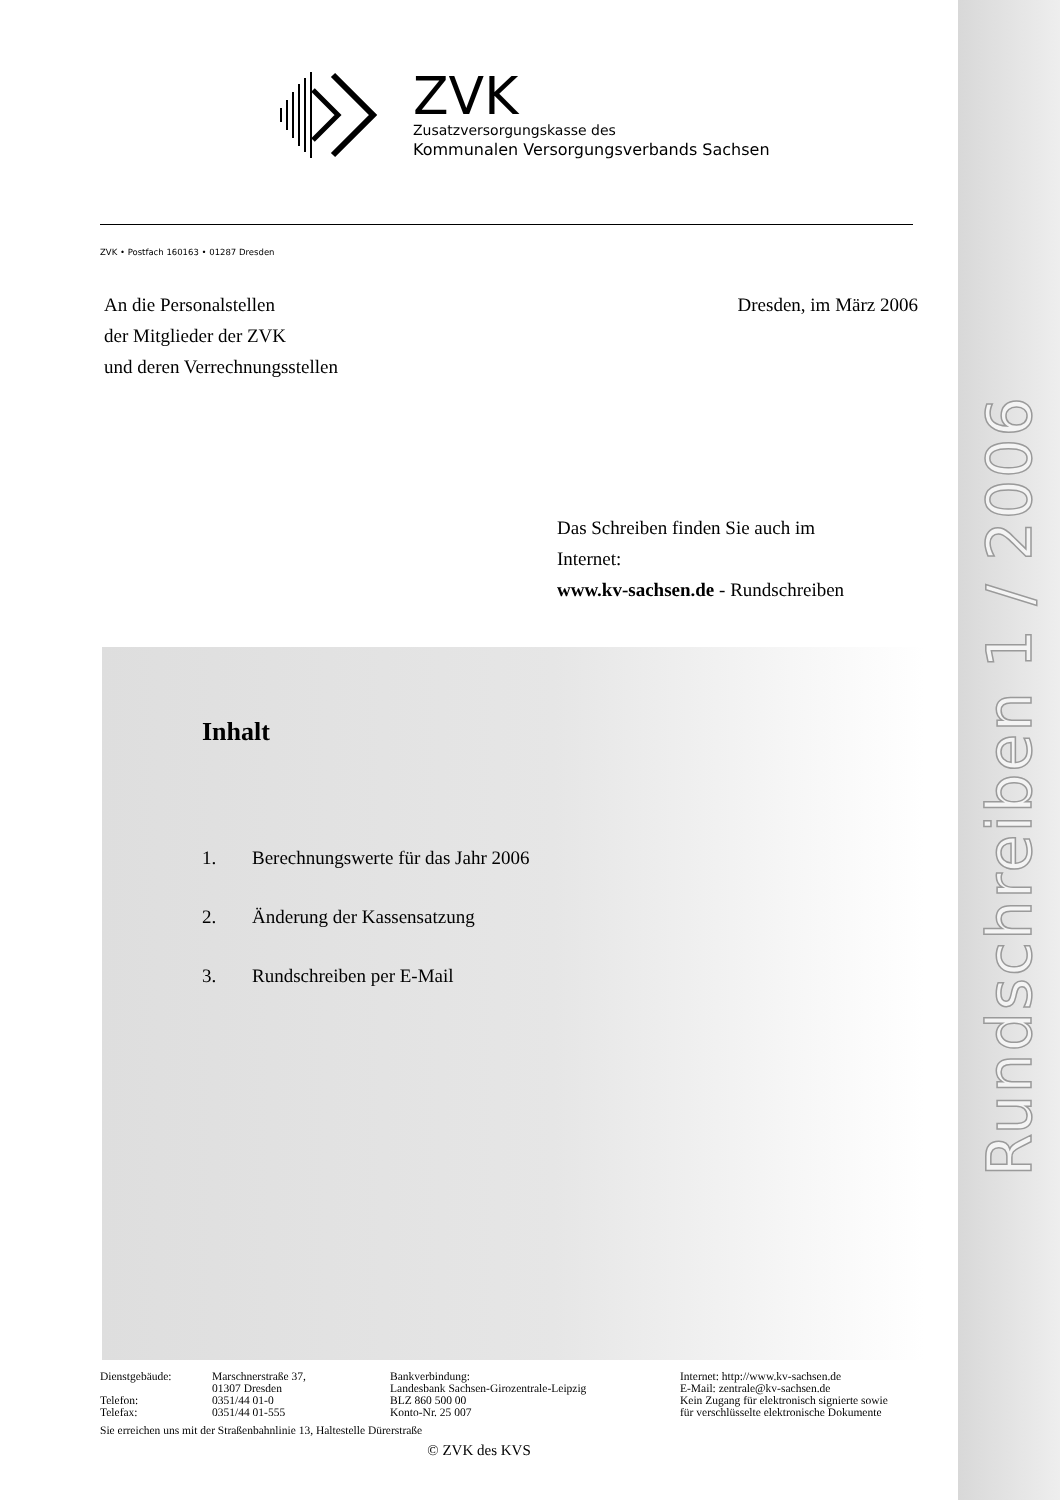ZVK
Zusatzversorgungskasse des
Kommunalen Versorgungsverbands Sachsen
ZVK • Postfach 160163 • 01287 Dresden
An die Personalstellen
der Mitglieder der ZVK
und deren Verrechnungsstellen
Dresden, im März 2006
Das Schreiben finden Sie auch im
Internet:
www.kv-sachsen.de - Rundschreiben
Inhalt
1. Berechnungswerte für das Jahr 2006
2. Änderung der Kassensatzung
3. Rundschreiben per E-Mail
| Dienstgebäude: | Marschnerstraße 37, | Bankverbindung: | Internet: http://www.kv-sachsen.de |
| | 01307 Dresden | Landesbank Sachsen-Girozentrale-Leipzig | E-Mail: zentrale@kv-sachsen.de |
| Telefon: | 0351/44 01-0 | BLZ 860 500 00 | Kein Zugang für elektronisch signierte sowie |
| Telefax: | 0351/44 01-555 | Konto-Nr. 25 007 | für verschlüsselte elektronische Dokumente |
Sie erreichen uns mit der Straßenbahnlinie 13, Haltestelle Dürerstraße
© ZVK des KVS
Rundschreiben 1 / 2006